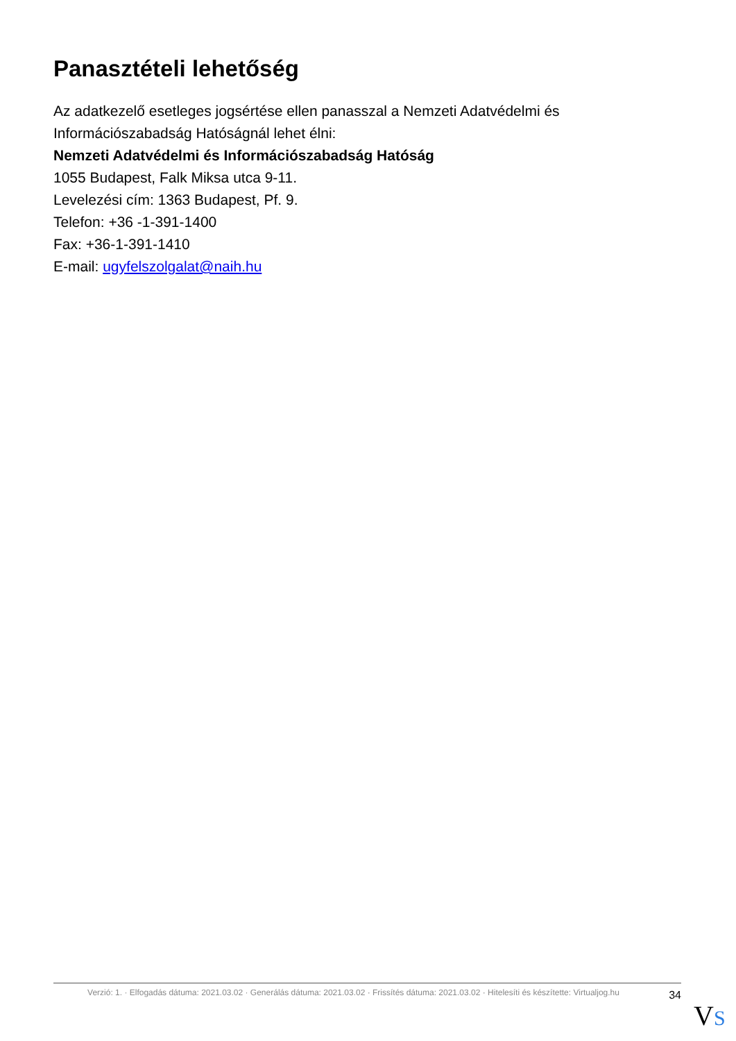Panasztételi lehetőség
Az adatkezelő esetleges jogsértése ellen panasszal a Nemzeti Adatvédelmi és Információszabadság Hatóságnál lehet élni:
Nemzeti Adatvédelmi és Információszabadság Hatóság
1055 Budapest, Falk Miksa utca 9-11.
Levelezési cím: 1363 Budapest, Pf. 9.
Telefon: +36 -1-391-1400
Fax: +36-1-391-1410
E-mail: ugyfelszolgalat@naih.hu
Verzió: 1. · Elfogadás dátuma: 2021.03.02 · Generálás dátuma: 2021.03.02 · Frissítés dátuma: 2021.03.02 · Hitelesíti és készítette: Virtualjog.hu
34
VS